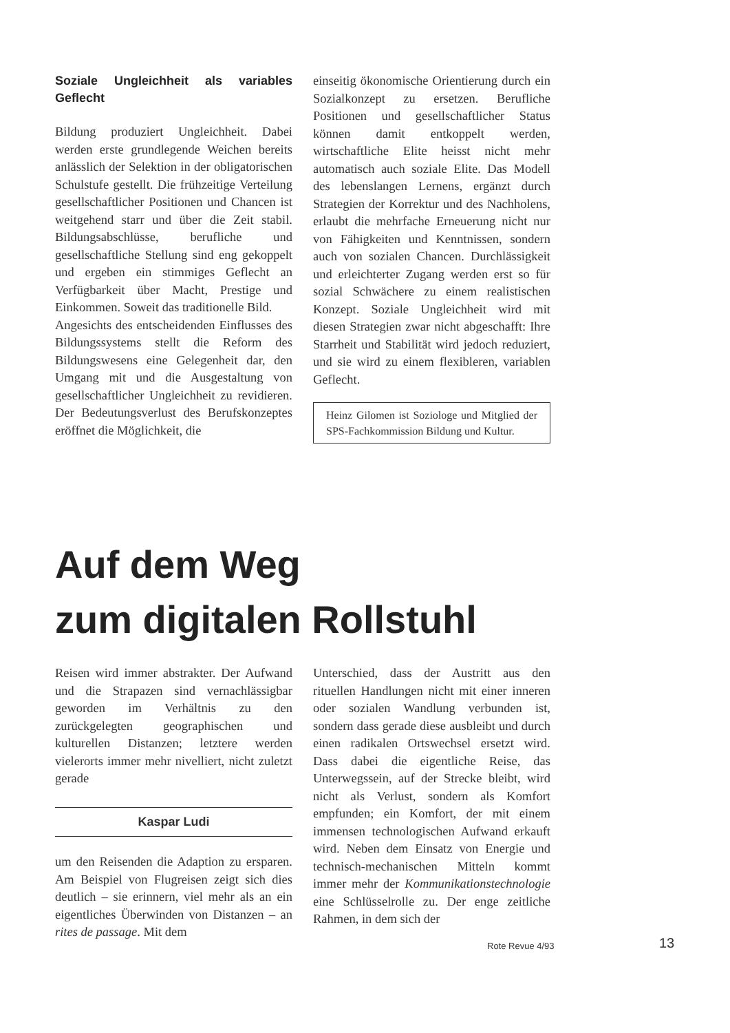Soziale Ungleichheit als variables Geflecht
Bildung produziert Ungleichheit. Dabei werden erste grundlegende Weichen bereits anlässlich der Selektion in der obligatorischen Schulstufe gestellt. Die frühzeitige Verteilung gesellschaftlicher Positionen und Chancen ist weitgehend starr und über die Zeit stabil. Bildungsabschlüsse, berufliche und gesellschaftliche Stellung sind eng gekoppelt und ergeben ein stimmiges Geflecht an Verfügbarkeit über Macht, Prestige und Einkommen. Soweit das traditionelle Bild.
Angesichts des entscheidenden Einflusses des Bildungssystems stellt die Reform des Bildungswesens eine Gelegenheit dar, den Umgang mit und die Ausgestaltung von gesellschaftlicher Ungleichheit zu revidieren. Der Bedeutungsverlust des Berufskonzeptes eröffnet die Möglichkeit, die
einseitig ökonomische Orientierung durch ein Sozialkonzept zu ersetzen. Berufliche Positionen und gesellschaftlicher Status können damit entkoppelt werden, wirtschaftliche Elite heisst nicht mehr automatisch auch soziale Elite. Das Modell des lebenslangen Lernens, ergänzt durch Strategien der Korrektur und des Nachholens, erlaubt die mehrfache Erneuerung nicht nur von Fähigkeiten und Kenntnissen, sondern auch von sozialen Chancen. Durchlässigkeit und erleichterter Zugang werden erst so für sozial Schwächere zu einem realistischen Konzept. Soziale Ungleichheit wird mit diesen Strategien zwar nicht abgeschafft: Ihre Starrheit und Stabilität wird jedoch reduziert, und sie wird zu einem flexibleren, variablen Geflecht.
Heinz Gilomen ist Soziologe und Mitglied der SPS-Fachkommission Bildung und Kultur.
Auf dem Weg
zum digitalen Rollstuhl
Reisen wird immer abstrakter. Der Aufwand und die Strapazen sind vernachlässigbar geworden im Verhältnis zu den zurückgelegten geographischen und kulturellen Distanzen; letztere werden vielerorts immer mehr nivelliert, nicht zuletzt gerade
Kaspar Ludi
um den Reisenden die Adaption zu ersparen. Am Beispiel von Flugreisen zeigt sich dies deutlich – sie erinnern, viel mehr als an ein eigentliches Überwinden von Distanzen – an rites de passage. Mit dem
Unterschied, dass der Austritt aus den rituellen Handlungen nicht mit einer inneren oder sozialen Wandlung verbunden ist, sondern dass gerade diese ausbleibt und durch einen radikalen Ortswechsel ersetzt wird. Dass dabei die eigentliche Reise, das Unterwegssein, auf der Strecke bleibt, wird nicht als Verlust, sondern als Komfort empfunden; ein Komfort, der mit einem immensen technologischen Aufwand erkauft wird. Neben dem Einsatz von Energie und technisch-mechanischen Mitteln kommt immer mehr der Kommunikationstechnologie eine Schlüsselrolle zu. Der enge zeitliche Rahmen, in dem sich der
Rote Revue 4/93 13